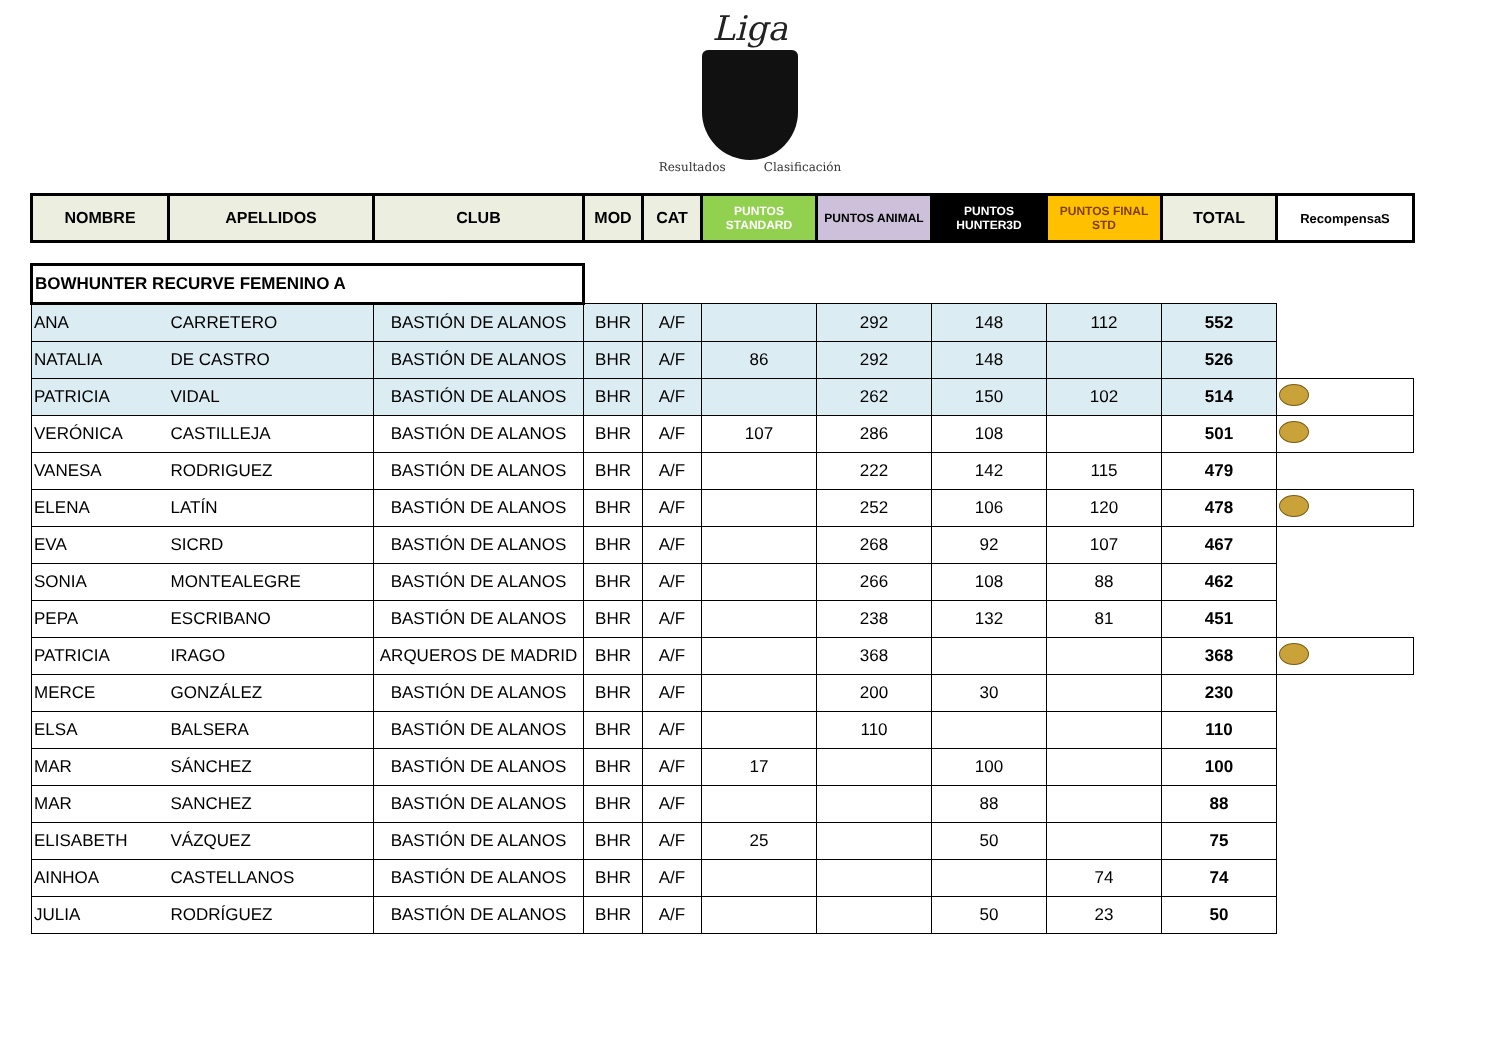Liga
Resultados Clasificación
| NOMBRE | APELLIDOS | CLUB | MOD | CAT | PUNTOS STANDARD | PUNTOS ANIMAL | PUNTOS HUNTER3D | PUNTOS FINAL STD | TOTAL | RecompensaS |
| --- | --- | --- | --- | --- | --- | --- | --- | --- | --- | --- |
| BOWHUNTER RECURVE FEMENINO A | | | | | | | | | | |
| ANA | CARRETERO | BASTIÓN DE ALANOS | BHR | A/F | | 292 | 148 | 112 | 552 | |
| NATALIA | DE CASTRO | BASTIÓN DE ALANOS | BHR | A/F | 86 | 292 | 148 | | 526 | |
| PATRICIA | VIDAL | BASTIÓN DE ALANOS | BHR | A/F | | 262 | 150 | 102 | 514 | |
| VERÓNICA | CASTILLEJA | BASTIÓN DE ALANOS | BHR | A/F | 107 | 286 | 108 | | 501 | |
| VANESA | RODRIGUEZ | BASTIÓN DE ALANOS | BHR | A/F | | 222 | 142 | 115 | 479 | |
| ELENA | LATÍN | BASTIÓN DE ALANOS | BHR | A/F | | 252 | 106 | 120 | 478 | |
| EVA | SICRD | BASTIÓN DE ALANOS | BHR | A/F | | 268 | 92 | 107 | 467 | |
| SONIA | MONTEALEGRE | BASTIÓN DE ALANOS | BHR | A/F | | 266 | 108 | 88 | 462 | |
| PEPA | ESCRIBANO | BASTIÓN DE ALANOS | BHR | A/F | | 238 | 132 | 81 | 451 | |
| PATRICIA | IRAGO | ARQUEROS DE MADRID | BHR | A/F | | 368 | | | 368 | |
| MERCE | GONZÁLEZ | BASTIÓN DE ALANOS | BHR | A/F | | 200 | 30 | | 230 | |
| ELSA | BALSERA | BASTIÓN DE ALANOS | BHR | A/F | | 110 | | | 110 | |
| MAR | SÁNCHEZ | BASTIÓN DE ALANOS | BHR | A/F | 17 | | 100 | | 100 | |
| MAR | SANCHEZ | BASTIÓN DE ALANOS | BHR | A/F | | | 88 | | 88 | |
| ELISABETH | VÁZQUEZ | BASTIÓN DE ALANOS | BHR | A/F | 25 | | 50 | | 75 | |
| AINHOA | CASTELLANOS | BASTIÓN DE ALANOS | BHR | A/F | | | | 74 | 74 | |
| JULIA | RODRÍGUEZ | BASTIÓN DE ALANOS | BHR | A/F | | | 50 | 23 | 50 | |